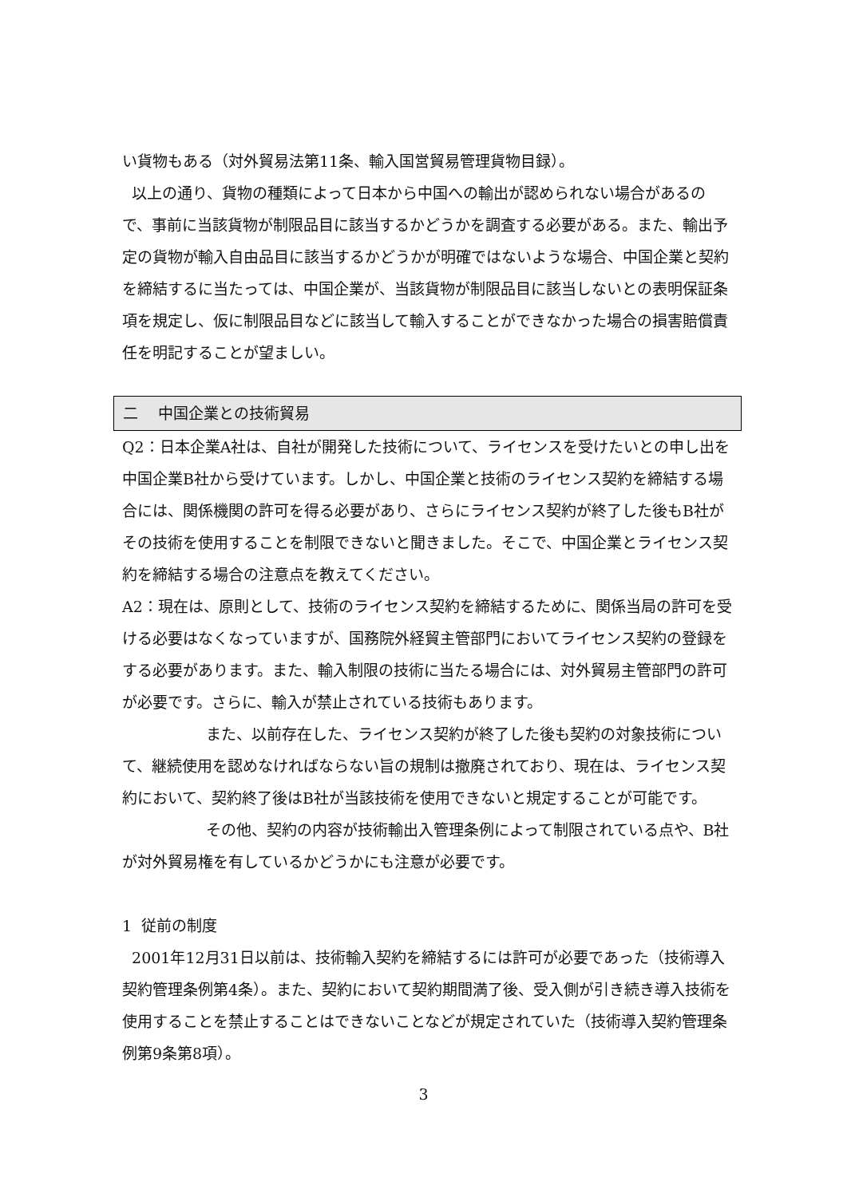い貨物もある（対外貿易法第11条、輸入国営貿易管理貨物目録）。
以上の通り、貨物の種類によって日本から中国への輸出が認められない場合があるので、事前に当該貨物が制限品目に該当するかどうかを調査する必要がある。また、輸出予定の貨物が輸入自由品目に該当するかどうかが明確ではないような場合、中国企業と契約を締結するに当たっては、中国企業が、当該貨物が制限品目に該当しないとの表明保証条項を規定し、仮に制限品目などに該当して輸入することができなかった場合の損害賠償責任を明記することが望ましい。
二　 中国企業との技術貿易
Q2：日本企業A社は、自社が開発した技術について、ライセンスを受けたいとの申し出を中国企業B社から受けています。しかし、中国企業と技術のライセンス契約を締結する場合には、関係機関の許可を得る必要があり、さらにライセンス契約が終了した後もB社がその技術を使用することを制限できないと聞きました。そこで、中国企業とライセンス契約を締結する場合の注意点を教えてください。
A2：現在は、原則として、技術のライセンス契約を締結するために、関係当局の許可を受ける必要はなくなっていますが、国務院外経貿主管部門においてライセンス契約の登録をする必要があります。また、輸入制限の技術に当たる場合には、対外貿易主管部門の許可が必要です。さらに、輸入が禁止されている技術もあります。
また、以前存在した、ライセンス契約が終了した後も契約の対象技術について、継続使用を認めなければならない旨の規制は撤廃されており、現在は、ライセンス契約において、契約終了後はB社が当該技術を使用できないと規定することが可能です。
その他、契約の内容が技術輸出入管理条例によって制限されている点や、B社が対外貿易権を有しているかどうかにも注意が必要です。
1 従前の制度
2001年12月31日以前は、技術輸入契約を締結するには許可が必要であった（技術導入契約管理条例第4条）。また、契約において契約期間満了後、受入側が引き続き導入技術を使用することを禁止することはできないことなどが規定されていた（技術導入契約管理条例第9条第8項）。
3